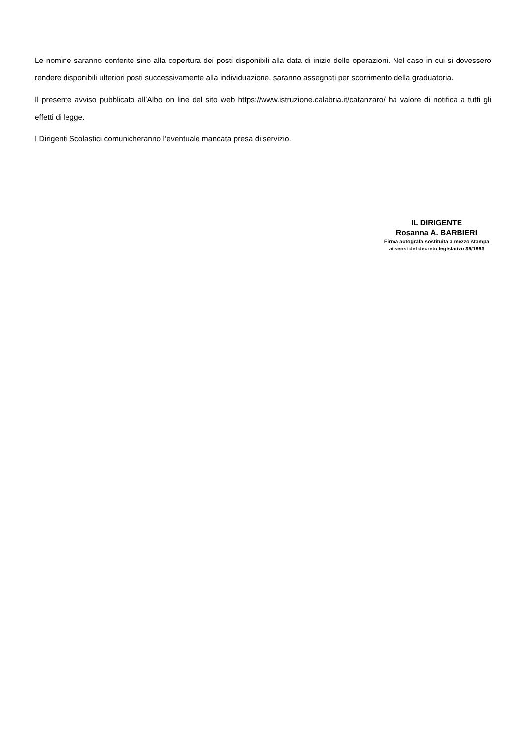Le nomine saranno conferite sino alla copertura dei posti disponibili alla data di inizio delle operazioni. Nel caso in cui si dovessero rendere disponibili ulteriori posti successivamente alla individuazione, saranno assegnati per scorrimento della graduatoria.
Il presente avviso pubblicato all’Albo on line del sito web https://www.istruzione.calabria.it/catanzaro/ ha valore di notifica a tutti gli effetti di legge.
I Dirigenti Scolastici comunicheranno l’eventuale mancata presa di servizio.
IL DIRIGENTE
Rosanna A. BARBIERI
Firma autografa sostituita a mezzo stampa
ai sensi del decreto legislativo 39/1993